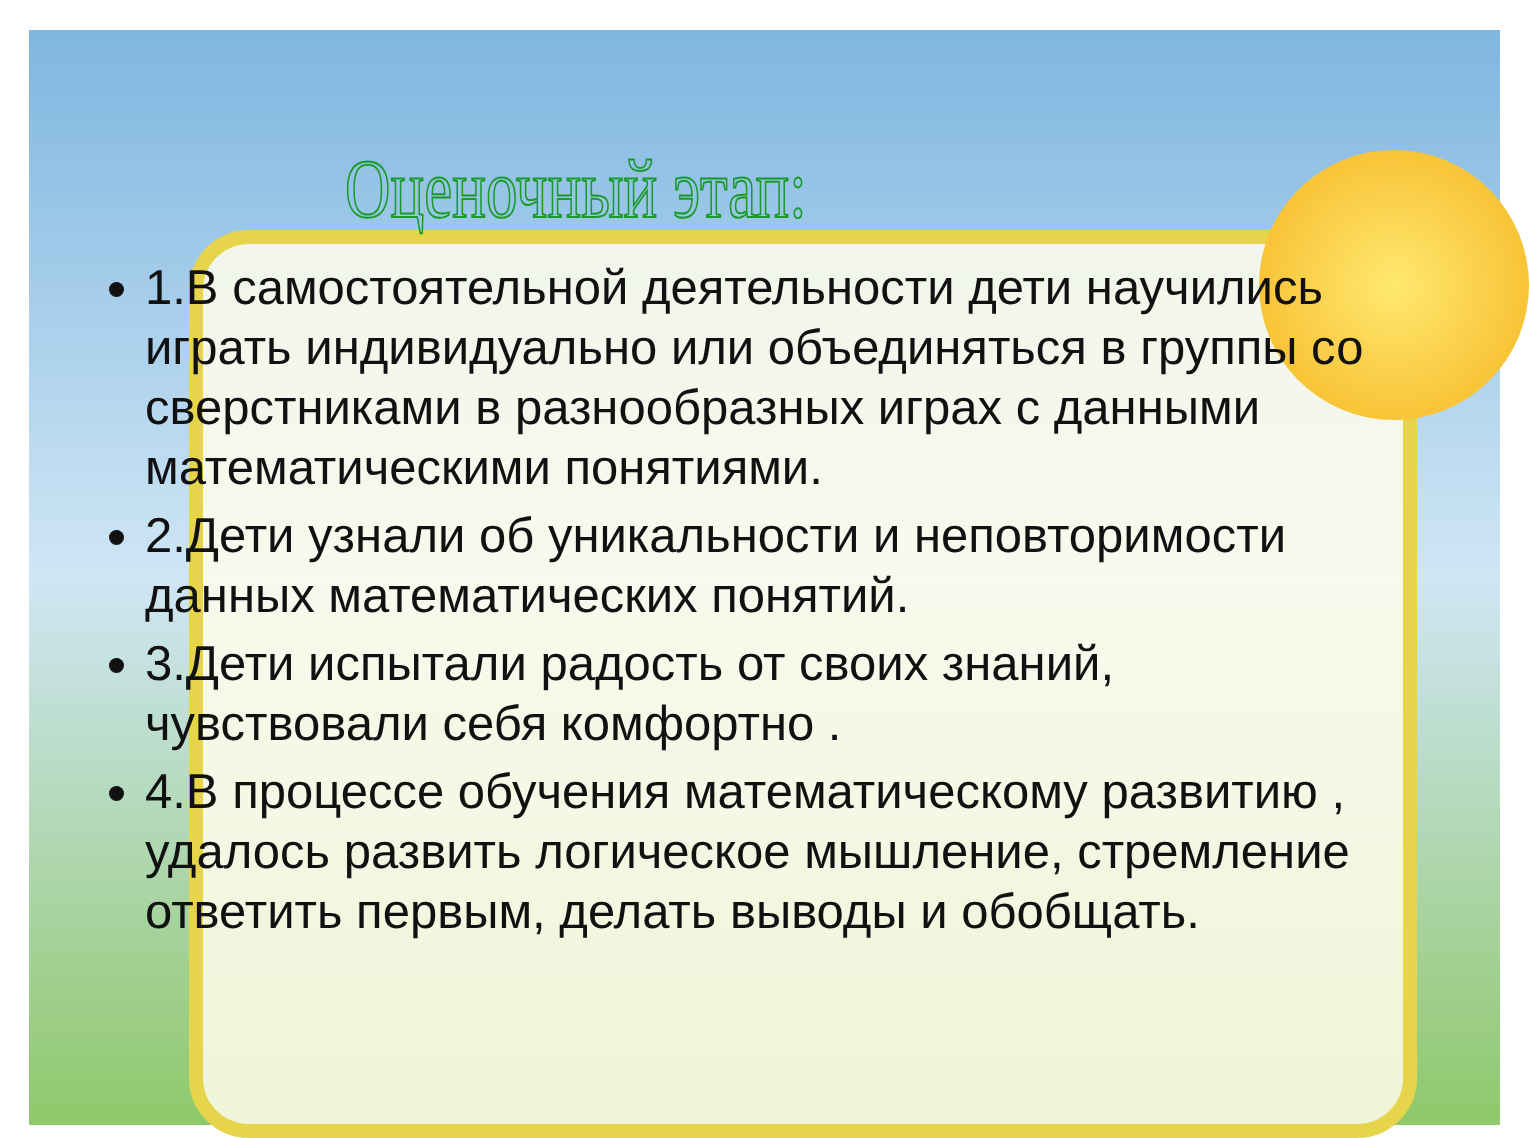Оценочный этап:
1.В самостоятельной деятельности дети научились играть индивидуально или объединяться в группы со сверстниками в разнообразных играх с данными математическими понятиями.
2.Дети узнали об уникальности и неповторимости данных математических понятий.
3.Дети испытали радость от своих знаний, чувствовали себя комфортно .
4.В процессе обучения математическому развитию , удалось развить логическое мышление, стремление ответить первым, делать выводы и обобщать.